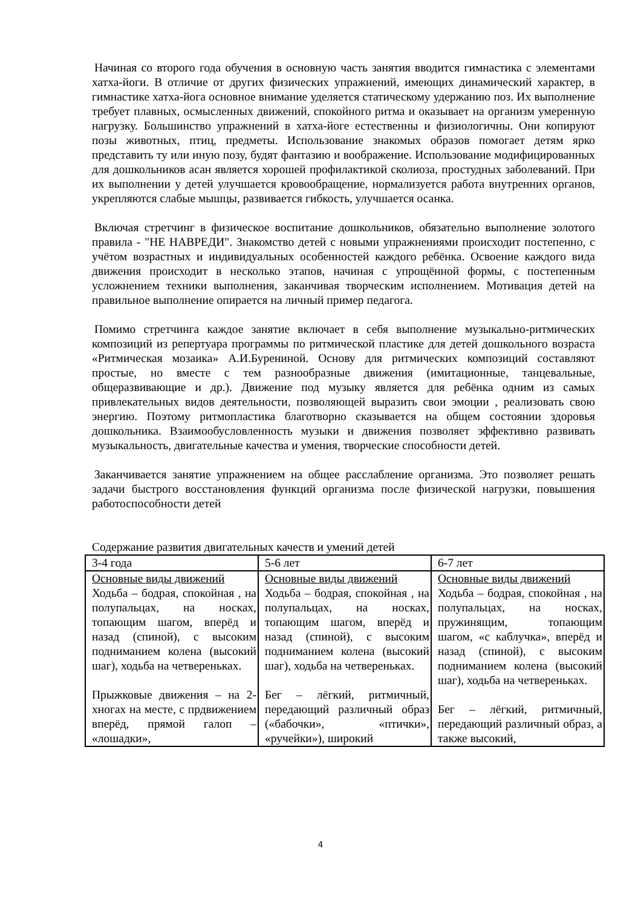Начиная со второго года обучения в основную часть занятия вводится гимнастика с элементами хатха-йоги. В отличие от других физических упражнений, имеющих динамический характер, в гимнастике хатха-йога основное внимание уделяется статическому удержанию поз. Их выполнение требует плавных, осмысленных движений, спокойного ритма и оказывает на организм умеренную нагрузку. Большинство упражнений в хатха-йоге естественны и физиологичны. Они копируют позы животных, птиц, предметы. Использование знакомых образов помогает детям ярко представить ту или иную позу, будят фантазию и воображение. Использование модифицированных для дошкольников асан является хорошей профилактикой сколиоза, простудных заболеваний. При их выполнении у детей улучшается кровообращение, нормализуется работа внутренних органов, укрепляются слабые мышцы, развивается гибкость, улучшается осанка.
Включая стретчинг в физическое воспитание дошкольников, обязательно выполнение золотого правила - "НЕ НАВРЕДИ". Знакомство детей с новыми упражнениями происходит постепенно, с учётом возрастных и индивидуальных особенностей каждого ребёнка. Освоение каждого вида движения происходит в несколько этапов, начиная с упрощённой формы, с постепенным усложнением техники выполнения, заканчивая творческим исполнением. Мотивация детей на правильное выполнение опирается на личный пример педагога.
Помимо стретчинга каждое занятие включает в себя выполнение музыкально-ритмических композиций из репертуара программы по ритмической пластике для детей дошкольного возраста «Ритмическая мозаика» А.И.Бурениной. Основу для ритмических композиций составляют простые, но вместе с тем разнообразные движения (имитационные, танцевальные, общеразвивающие и др.). Движение под музыку является для ребёнка одним из самых привлекательных видов деятельности, позволяющей выразить свои эмоции , реализовать свою энергию. Поэтому ритмопластика благотворно сказывается на общем состоянии здоровья дошкольника. Взаимообусловленность музыки и движения позволяет эффективно развивать музыкальность, двигательные качества и умения, творческие способности детей.
Заканчивается занятие упражнением на общее расслабление организма. Это позволяет решать задачи быстрого восстановления функций организма после физической нагрузки, повышения работоспособности детей
Содержание развития двигательных качеств и умений детей
| 3-4 года | 5-6 лет | 6-7 лет |
| Основные виды движений Ходьба – бодрая, спокойная , на полупальцах, на носках, топающим шагом, вперёд и назад (спиной), с высоким подниманием колена (высокий шаг), ходьба на четвереньках. Прыжковые движения – на 2-хногах на месте, с прдвижением вперёд, прямой галоп – «лошадки», | Основные виды движений Ходьба – бодрая, спокойная , на полупальцах, на носках, топающим шагом, вперёд и назад (спиной), с высоким подниманием колена (высокий шаг), ходьба на четвереньках. Бег – лёгкий, ритмичный, передающий различный образ («бабочки», «птички», «ручейки»), широкий | Основные виды движений Ходьба – бодрая, спокойная , на полупальцах, на носках, пружинящим, топающим шагом, «с каблучка», вперёд и назад (спиной), с высоким подниманием колена (высокий шаг), ходьба на четвереньках. Бег – лёгкий, ритмичный, передающий различный образ, а также высокий, |
4